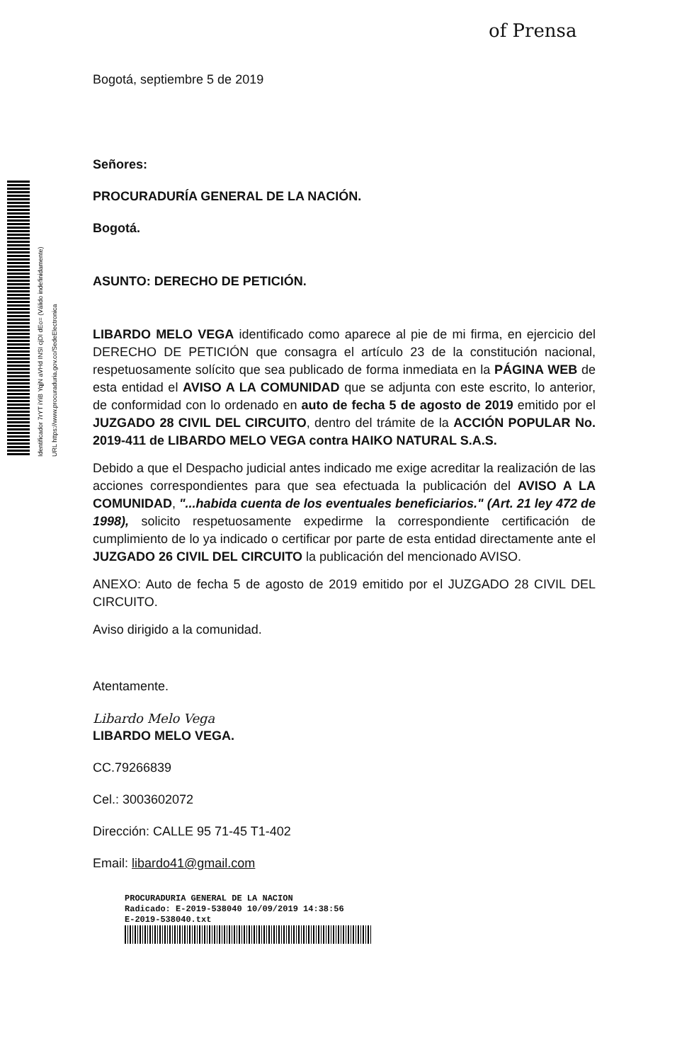of Prensa
Identificador 7rYT iYiB YqjN aVHd INSI cjDI dEo= (Válido indefinidamente) URL https://www.procuraduria.gov.co/SedeElectronica
Bogotá, septiembre 5 de 2019
Señores:
PROCURADURÍA GENERAL DE LA NACIÓN.
Bogotá.
ASUNTO: DERECHO DE PETICIÓN.
LIBARDO MELO VEGA identificado como aparece al pie de mi firma, en ejercicio del DERECHO DE PETICIÓN que consagra el artículo 23 de la constitución nacional, respetuosamente solícito que sea publicado de forma inmediata en la PÁGINA WEB de esta entidad el AVISO A LA COMUNIDAD que se adjunta con este escrito, lo anterior, de conformidad con lo ordenado en auto de fecha 5 de agosto de 2019 emitido por el JUZGADO 28 CIVIL DEL CIRCUITO, dentro del trámite de la ACCIÓN POPULAR No. 2019-411 de LIBARDO MELO VEGA contra HAIKO NATURAL S.A.S.
Debido a que el Despacho judicial antes indicado me exige acreditar la realización de las acciones correspondientes para que sea efectuada la publicación del AVISO A LA COMUNIDAD, "...habida cuenta de los eventuales beneficiarios." (Art. 21 ley 472 de 1998), solicito respetuosamente expedirme la correspondiente certificación de cumplimiento de lo ya indicado o certificar por parte de esta entidad directamente ante el JUZGADO 26 CIVIL DEL CIRCUITO la publicación del mencionado AVISO.
ANEXO: Auto de fecha 5 de agosto de 2019 emitido por el JUZGADO 28 CIVIL DEL CIRCUITO.
Aviso dirigido a la comunidad.
Atentamente.
Libardo Melo Vega
LIBARDO MELO VEGA.
CC.79266839
Cel.: 3003602072
Dirección: CALLE 95 71-45 T1-402
Email: libardo41@gmail.com
PROCURADURIA GENERAL DE LA NACION
Radicado: E-2019-538040 10/09/2019 14:38:56
E-2019-538040.txt